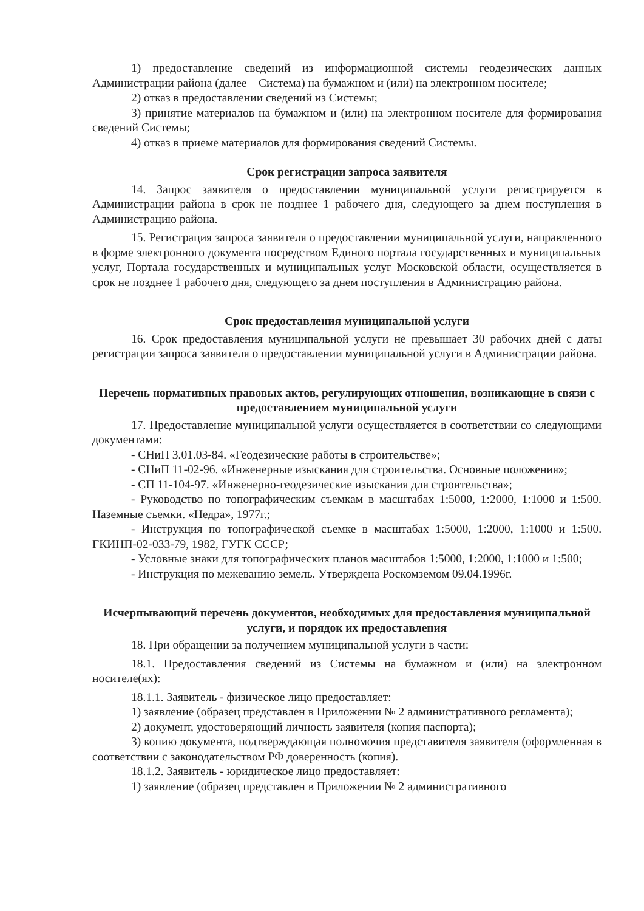1) предоставление сведений из информационной системы геодезических данных Администрации района (далее – Система) на бумажном и (или) на электронном носителе;
2) отказ в предоставлении сведений из Системы;
3) принятие материалов на бумажном и (или) на электронном носителе для формирования сведений Системы;
4) отказ в приеме материалов для формирования сведений Системы.
Срок регистрации запроса заявителя
14. Запрос заявителя о предоставлении муниципальной услуги регистрируется в Администрации района в срок не позднее 1 рабочего дня, следующего за днем поступления в Администрацию района.
15. Регистрация запроса заявителя о предоставлении муниципальной услуги, направленного в форме электронного документа посредством Единого портала государственных и муниципальных услуг, Портала государственных и муниципальных услуг Московской области, осуществляется в срок не позднее 1 рабочего дня, следующего за днем поступления в Администрацию района.
Срок предоставления муниципальной услуги
16. Срок предоставления муниципальной услуги не превышает 30 рабочих дней с даты регистрации запроса заявителя о предоставлении муниципальной услуги в Администрации района.
Перечень нормативных правовых актов, регулирующих отношения, возникающие в связи с предоставлением муниципальной услуги
17. Предоставление муниципальной услуги осуществляется в соответствии со следующими документами:
- СНиП 3.01.03-84. «Геодезические работы в строительстве»;
- СНиП 11-02-96. «Инженерные изыскания для строительства. Основные положения»;
- СП 11-104-97. «Инженерно-геодезические изыскания для строительства»;
- Руководство по топографическим съемкам в масштабах 1:5000, 1:2000, 1:1000 и 1:500. Наземные съемки. «Недра», 1977г.;
- Инструкция по топографической съемке в масштабах 1:5000, 1:2000, 1:1000 и 1:500. ГКИНП-02-033-79, 1982, ГУГК СССР;
- Условные знаки для топографических планов масштабов 1:5000, 1:2000, 1:1000 и 1:500;
- Инструкция по межеванию земель. Утверждена Роскомземом 09.04.1996г.
Исчерпывающий перечень документов, необходимых для предоставления муниципальной услуги, и порядок их предоставления
18. При обращении за получением муниципальной услуги в части:
18.1. Предоставления сведений из Системы на бумажном и (или) на электронном носителе(ях):
18.1.1. Заявитель - физическое лицо предоставляет:
1) заявление (образец представлен в Приложении № 2 административного регламента);
2) документ, удостоверяющий личность заявителя (копия паспорта);
3) копию документа, подтверждающая полномочия представителя заявителя (оформленная в соответствии с законодательством РФ доверенность (копия).
18.1.2. Заявитель - юридическое лицо предоставляет:
1) заявление (образец представлен в Приложении № 2 административного